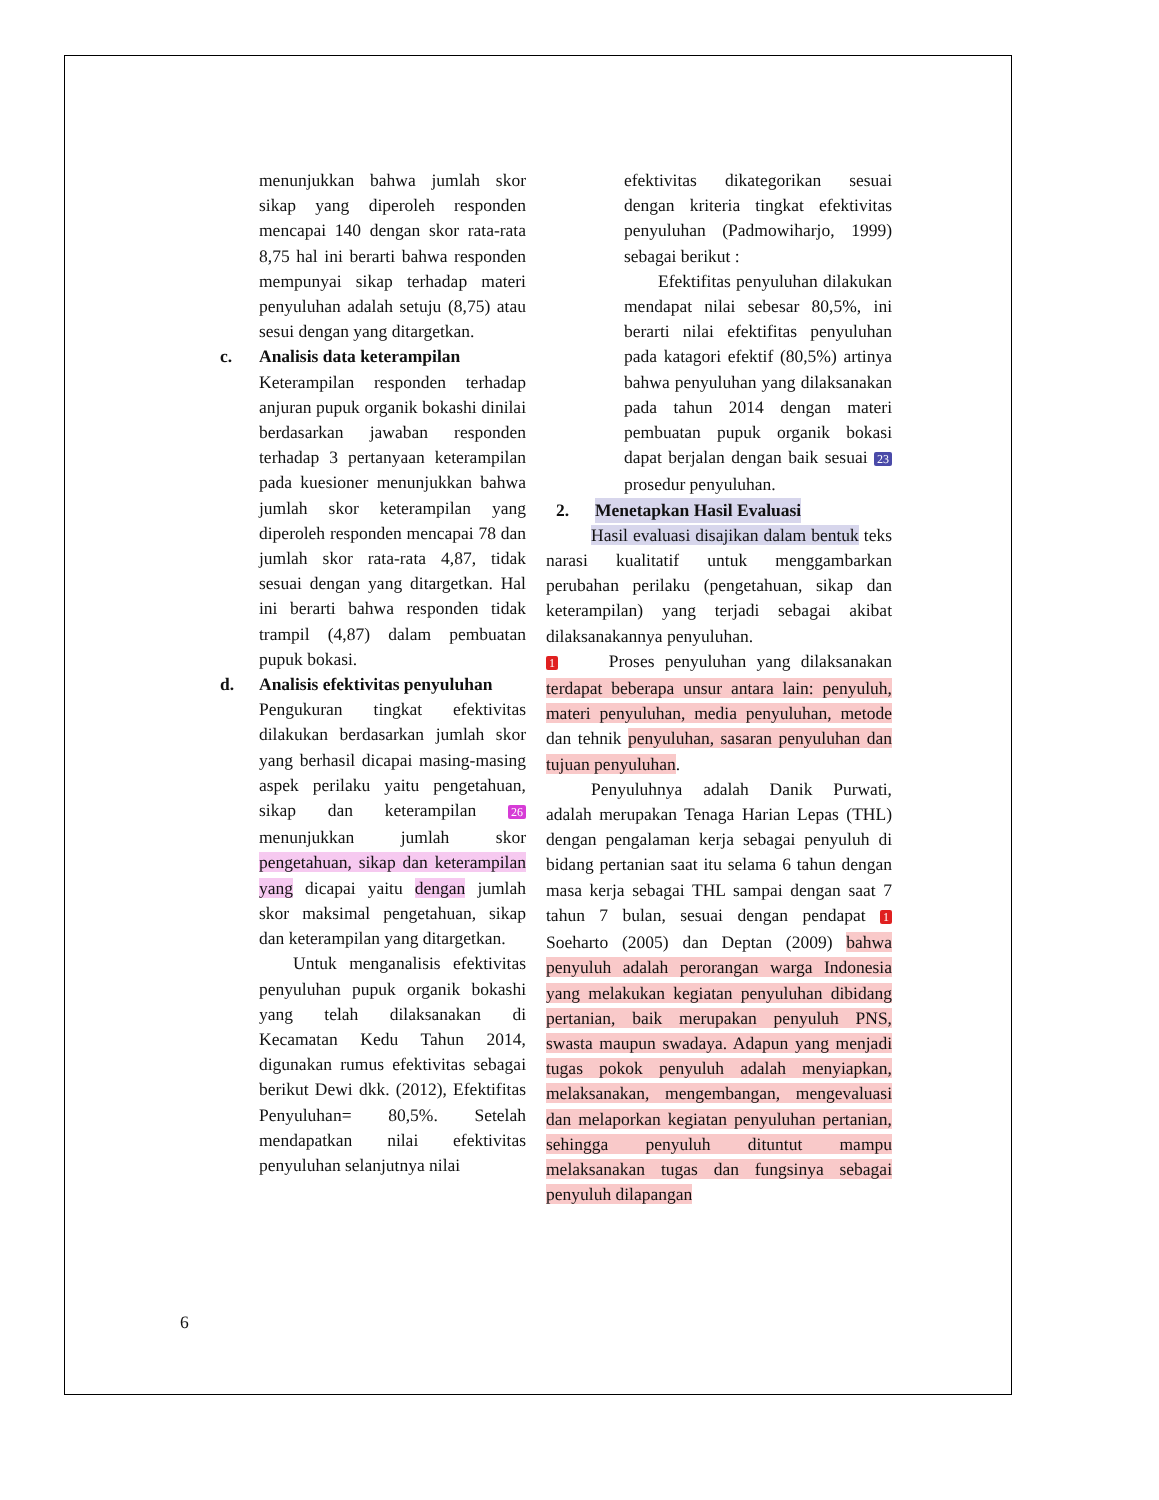menunjukkan bahwa jumlah skor sikap yang diperoleh responden mencapai 140 dengan skor rata-rata 8,75 hal ini berarti bahwa responden mempunyai sikap terhadap materi penyuluhan adalah setuju (8,75) atau sesui dengan yang ditargetkan.
c. Analisis data keterampilan
Keterampilan responden terhadap anjuran pupuk organik bokashi dinilai berdasarkan jawaban responden terhadap 3 pertanyaan keterampilan pada kuesioner menunjukkan bahwa jumlah skor keterampilan yang diperoleh responden mencapai 78 dan jumlah skor rata-rata 4,87, tidak sesuai dengan yang ditargetkan. Hal ini berarti bahwa responden tidak trampil (4,87) dalam pembuatan pupuk bokasi.
d. Analisis efektivitas penyuluhan
Pengukuran tingkat efektivitas dilakukan berdasarkan jumlah skor yang berhasil dicapai masing-masing aspek perilaku yaitu pengetahuan, sikap dan keterampilan 26 menunjukkan jumlah skor pengetahuan, sikap dan keterampilan yang dicapai yaitu dengan jumlah skor maksimal pengetahuan, sikap dan keterampilan yang ditargetkan.
Untuk menganalisis efektivitas penyuluhan pupuk organik bokashi yang telah dilaksanakan di Kecamatan Kedu Tahun 2014, digunakan rumus efektivitas sebagai berikut Dewi dkk. (2012), Efektifitas Penyuluhan= 80,5%. Setelah mendapatkan nilai efektivitas penyuluhan selanjutnya nilai
efektivitas dikategorikan sesuai dengan kriteria tingkat efektivitas penyuluhan (Padmowiharjo, 1999) sebagai berikut :
Efektifitas penyuluhan dilakukan mendapat nilai sebesar 80,5%, ini berarti nilai efektifitas penyuluhan pada katagori efektif (80,5%) artinya bahwa penyuluhan yang dilaksanakan pada tahun 2014 dengan materi pembuatan pupuk organik bokasi dapat berjalan dengan baik sesuai 23 prosedur penyuluhan.
2. Menetapkan Hasil Evaluasi
Hasil evaluasi disajikan dalam bentuk teks narasi kualitatif untuk menggambarkan perubahan perilaku (pengetahuan, sikap dan keterampilan) yang terjadi sebagai akibat dilaksanakannya penyuluhan.
1 Proses penyuluhan yang dilaksanakan terdapat beberapa unsur antara lain: penyuluh, materi penyuluhan, media penyuluhan, metode dan tehnik penyuluhan, sasaran penyuluhan dan tujuan penyuluhan.
Penyuluhnya adalah Danik Purwati, adalah merupakan Tenaga Harian Lepas (THL) dengan pengalaman kerja sebagai penyuluh di bidang pertanian saat itu selama 6 tahun dengan masa kerja sebagai THL sampai dengan saat 7 tahun 7 bulan, sesuai dengan pendapat 1 Soeharto (2005) dan Deptan (2009) bahwa penyuluh adalah perorangan warga Indonesia yang melakukan kegiatan penyuluhan dibidang pertanian, baik merupakan penyuluh PNS, swasta maupun swadaya. Adapun yang menjadi tugas pokok penyuluh adalah menyiapkan, melaksanakan, mengembangan, mengevaluasi dan melaporkan kegiatan penyuluhan pertanian, sehingga penyuluh dituntut mampu melaksanakan tugas dan fungsinya sebagai penyuluh dilapangan
6